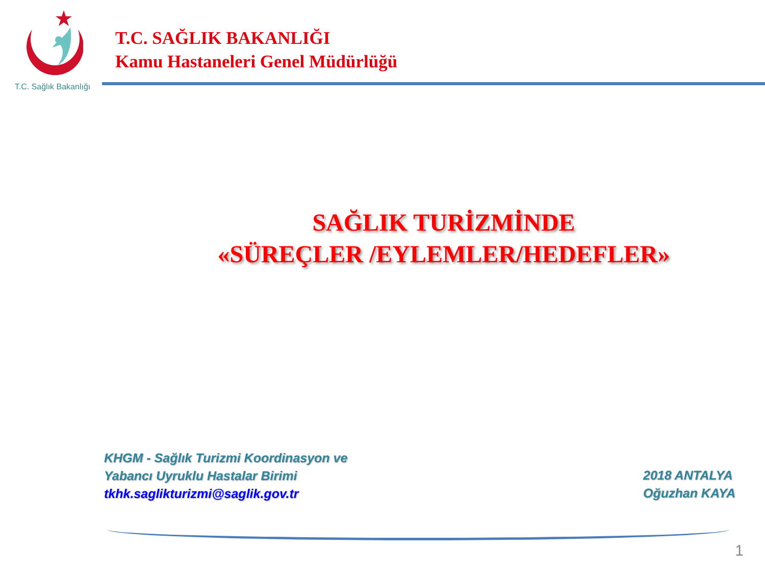T.C. Sağlık Bakanlığı
T.C. SAĞLIK BAKANLIĞI
Kamu Hastaneleri Genel Müdürlüğü
SAĞLIK TURİZMİNDE
«SÜREÇLER /EYLEMLER/HEDEFLER»
KHGM - Sağlık Turizmi Koordinasyon ve
Yabancı Uyruklu Hastalar Birimi
tkhk.saglikturizmi@saglik.gov.tr
2018 ANTALYA
Oğuzhan KAYA
1